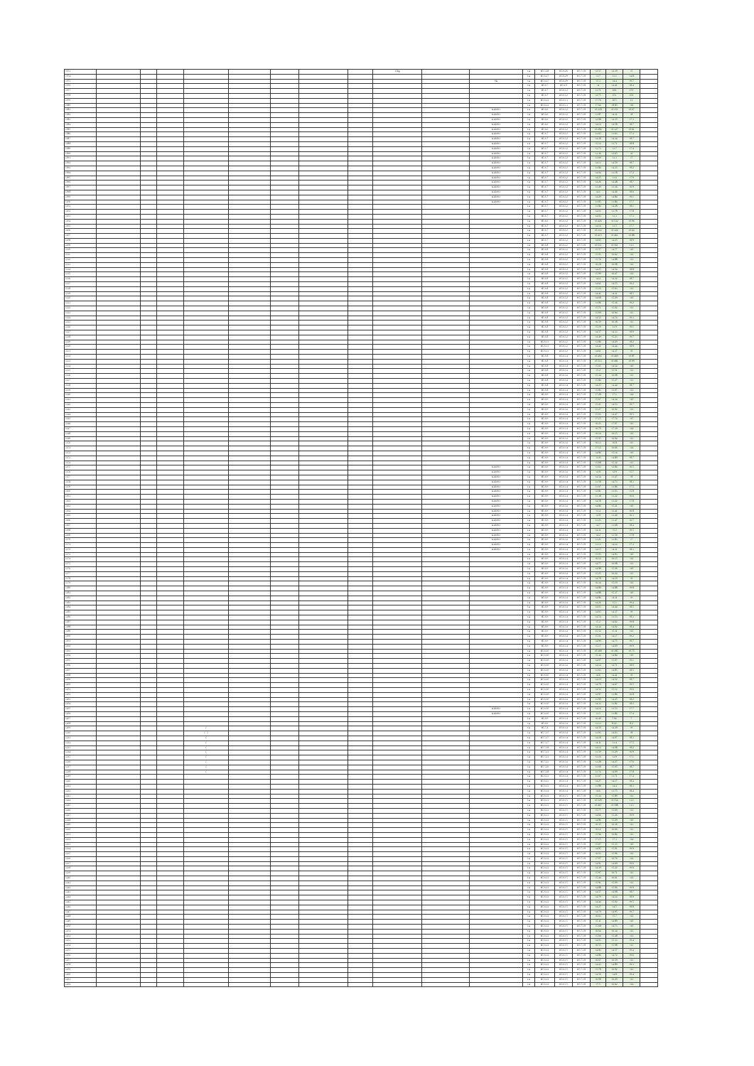| 1073 | | | | | | | | | 11kg | | | Ge | R5.5.28 | R5.6.26 | R5.7.18 | <2.57 | <2.39 | <5 | |
| 1074 | | | | | | | | | | | | Ge | R5.6.27 | R5.6.29 | R5.7.18 | <1.7 | <3.1 | <4.8 | |
| 1075 | | | | | | | | | | | SK | Ge | R5.6.27 | R5.6.29 | R5.7.18 | <5.3 | <4.4 | <9.7 | |
| 1076 | | | | | | | | | | | | Ge | R5.6.7 | R5.6.9 | R5.7.18 | <4 | <4.41 | <8.4 | |
| 1077 | | | | | | | | | | | | Ge | R5.6.7 | R5.6.12 | R5.7.18 | <3.71 | 166 | 170 | |
| 1078 | | | | | | | | | | | | Ge | R5.6.7 | R5.6.12 | R5.7.18 | <2.75 | 153 | 150 | |
| 1079 | | | | | | | | | | | | Ge | R5.6.12 | R5.6.13 | R5.7.18 | <7.76 | 10.5 | 11 | |
| 1080 | | | | | | | | | | | | Ge | R5.6.12 | R5.6.13 | R5.7.18 | <7.64 | <8.85 | <16 | |
| 1081 | | | | | | | | | | | KANSO | Ge | R5.6.6 | R5.6.12 | R5.7.18 | <0.318 | <0.351 | <0.67 | |
| 1082 | | | | | | | | | | | KANSO | Ge | R5.6.6 | R5.6.12 | R5.7.18 | <3.87 | <4.11 | <8 | |
| 1083 | | | | | | | | | | | KANSO | Ge | R5.6.6 | R5.6.12 | R5.7.18 | <2.98 | <4.35 | <7.3 | |
| 1084 | | | | | | | | | | | KANSO | Ge | R5.6.6 | R5.6.12 | R5.7.18 | <4.12 | <4.58 | <8.7 | |
| 1085 | | | | | | | | | | | KANSO | Ge | R5.6.6 | R5.6.12 | R5.7.18 | <0.282 | <0.327 | <0.61 | |
| 1086 | | | | | | | | | | | KANSO | Ge | R5.6.7 | R5.6.12 | R5.7.18 | <3.65 | <3.63 | <7.3 | |
| 1087 | | | | | | | | | | | KANSO | Ge | R5.6.7 | R5.6.12 | R5.7.18 | <4.38 | <4.34 | <8.7 | |
| 1088 | | | | | | | | | | | KANSO | Ge | R5.6.7 | R5.6.12 | R5.7.18 | <5.12 | <3.71 | <8.8 | |
| 1089 | | | | | | | | | | | KANSO | Ge | R5.6.7 | R5.6.12 | R5.7.18 | <3.73 | <3.7 | <7.4 | |
| 1090 | | | | | | | | | | | KANSO | Ge | R5.6.7 | R5.6.12 | R5.7.18 | <3.36 | <2.65 | <6 | |
| 1091 | | | | | | | | | | | KANSO | Ge | R5.6.7 | R5.6.12 | R5.7.18 | <3.69 | <3.3 | <7 | |
| 1092 | | | | | | | | | | | KANSO | Ge | R5.6.7 | R5.6.12 | R5.7.18 | <4.13 | <4.59 | <8.7 | |
| 1093 | | | | | | | | | | | KANSO | Ge | R5.6.7 | R5.6.12 | R5.7.18 | <3.86 | <4.35 | <8.2 | |
| 1094 | | | | | | | | | | | KANSO | Ge | R5.6.7 | R5.6.12 | R5.7.18 | <4.04 | <3.18 | <7.2 | |
| 1095 | | | | | | | | | | | KANSO | Ge | R5.6.7 | R5.6.12 | R5.7.18 | <4.25 | <3.6 | <7.9 | |
| 1096 | | | | | | | | | | | KANSO | Ge | R5.6.7 | R5.6.12 | R5.7.18 | <4.26 | <4.48 | <8.7 | |
| 1097 | | | | | | | | | | | KANSO | Ge | R5.6.7 | R5.6.12 | R5.7.18 | <3.49 | <3.36 | <6.9 | |
| 1098 | | | | | | | | | | | KANSO | Ge | R5.6.7 | R5.6.12 | R5.7.18 | <4.1 | <4.46 | <8.6 | |
| 1099 | | | | | | | | | | | KANSO | Ge | R5.6.7 | R5.6.12 | R5.7.18 | <4.29 | <4.84 | <9.1 | |
| 1100 | | | | | | | | | | | KANSO | Ge | R5.6.7 | R5.6.12 | R5.7.18 | <3.85 | <3.84 | <7.7 | |
| 1101 | | | | | | | | | | | | Ge | R5.6.7 | R5.6.12 | R5.7.18 | <3.84 | <4.28 | <8.1 | |
| 1102 | | | | | | | | | | | | Ge | R5.6.7 | R5.6.12 | R5.7.18 | <4.03 | <3.78 | <7.8 | |
| 1103 | | | | | | | | | | | | Ge | R5.6.7 | R5.6.12 | R5.7.18 | <4.03 | <3.3 | <7.3 | |
| 1104 | | | | | | | | | | | | Ge | R5.6.6 | R5.6.12 | R5.7.18 | <0.426 | <0.532 | <0.96 | |
| 1105 | | | | | | | | | | | | Ge | R5.6.7 | R5.6.12 | R5.7.18 | <4.16 | <3.5 | <7.7 | |
| 1106 | | | | | | | | | | | | Ge | R5.6.7 | R5.6.12 | R5.7.18 | <0.312 | <0.324 | <0.64 | |
| 1107 | | | | | | | | | | | | Ge | R5.6.7 | R5.6.12 | R5.7.18 | <0.415 | <0.461 | <0.88 | |
| 1108 | | | | | | | | | | | | Ge | R5.6.7 | R5.6.12 | R5.7.18 | <4.65 | <4.25 | <8.9 | |
| 1109 | | | | | | | | | | | | Ge | R5.6.8 | R5.6.12 | R5.7.18 | <0.511 | <0.561 | <1.1 | |
| 1110 | | | | | | | | | | | | Ge | R5.6.8 | R5.6.12 | R5.7.18 | <5.57 | <4.77 | <10 | |
| 1111 | | | | | | | | | | | | Ge | R5.6.8 | R5.6.12 | R5.7.18 | <5.03 | <6.62 | <12 | |
| 1112 | | | | | | | | | | | | Ge | R5.6.8 | R5.6.12 | R5.7.18 | <5.74 | <4.88 | <11 | |
| 1113 | | | | | | | | | | | | Ge | R5.6.8 | R5.6.12 | R5.7.18 | <6.18 | <6.08 | <12 | |
| 1114 | | | | | | | | | | | | Ge | R5.6.8 | R5.6.12 | R5.7.18 | <4.25 | <4.54 | <8.8 | |
| 1115 | | | | | | | | | | | | Ge | R5.6.8 | R5.6.12 | R5.7.18 | <5.99 | <6.47 | <12 | |
| 1116 | | | | | | | | | | | | Ge | R5.6.8 | R5.6.12 | R5.7.18 | <4.4 | <4.32 | <8.7 | |
| 1117 | | | | | | | | | | | | Ge | R5.6.8 | R5.6.12 | R5.7.18 | <4.61 | <4.55 | <9.2 | |
| 1118 | | | | | | | | | | | | Ge | R5.6.8 | R5.6.12 | R5.7.18 | <5.16 | <5.63 | <11 | |
| 1119 | | | | | | | | | | | | Ge | R5.6.8 | R5.6.12 | R5.7.18 | <4.41 | <4.11 | <8.5 | |
| 1120 | | | | | | | | | | | | Ge | R5.6.8 | R5.6.12 | R5.7.18 | <4.68 | <5.29 | <10 | |
| 1121 | | | | | | | | | | | | Ge | R5.6.8 | R5.6.12 | R5.7.18 | <3.86 | <5.36 | <9.2 | |
| 1122 | | | | | | | | | | | | Ge | R5.6.8 | R5.6.12 | R5.7.18 | <5.71 | <5.02 | <11 | |
| 1123 | | | | | | | | | | | | Ge | R5.6.8 | R5.6.12 | R5.7.18 | <5.69 | <6.94 | <13 | |
| 1124 | | | | | | | | | | | | Ge | R5.6.8 | R5.6.12 | R5.7.18 | <4.52 | <4.74 | <9.3 | |
| 1125 | | | | | | | | | | | | Ge | R5.6.8 | R5.6.12 | R5.7.18 | <6.59 | <6.38 | <13 | |
| 1126 | | | | | | | | | | | | Ge | R5.6.8 | R5.6.12 | R5.7.18 | <5.19 | <3.9 | <9.1 | |
| 1127 | | | | | | | | | | | | Ge | R5.6.8 | R5.6.12 | R5.7.18 | <4.57 | <4.33 | <8.9 | |
| 1128 | | | | | | | | | | | | Ge | R5.6.8 | R5.6.12 | R5.7.18 | <4.49 | <5.23 | <9.7 | |
| 1129 | | | | | | | | | | | | Ge | R5.6.11 | R5.6.12 | R5.7.18 | <3.86 | <4.29 | <8.2 | |
| 1130 | | | | | | | | | | | | Ge | R5.6.11 | R5.6.12 | R5.7.18 | <4.42 | <4.44 | <8.9 | |
| 1131 | | | | | | | | | | | | Ge | R5.6.11 | R5.6.12 | R5.7.18 | <4.61 | <4.37 | <9 | |
| 1132 | | | | | | | | | | | | Ge | R5.6.8 | R5.6.14 | R5.7.18 | <0.402 | <0.469 | <0.87 | |
| 1133 | | | | | | | | | | | | Ge | R5.6.8 | R5.6.14 | R5.7.18 | <0.513 | <0.481 | <0.99 | |
| 1134 | | | | | | | | | | | | Ge | R5.6.8 | R5.6.14 | R5.7.18 | <5.65 | <4.54 | <10 | |
| 1135 | | | | | | | | | | | | Ge | R5.6.8 | R5.6.14 | R5.7.18 | <5.2 | <5.51 | <11 | |
| 1136 | | | | | | | | | | | | Ge | R5.6.8 | R5.6.14 | R5.7.18 | <5.34 | <6.08 | <11 | |
| 1137 | | | | | | | | | | | | Ge | R5.6.8 | R5.6.14 | R5.7.18 | <5.84 | <5.27 | <11 | |
| 1138 | | | | | | | | | | | | Ge | R5.6.8 | R5.6.14 | R5.7.18 | <4.25 | <4.44 | <8.7 | |
| 1139 | | | | | | | | | | | | Ge | R5.6.8 | R5.6.14 | R5.7.18 | <5.83 | <5.07 | <11 | |
| 1140 | | | | | | | | | | | | Ge | R5.6.9 | R5.6.14 | R5.7.18 | <7.28 | <7.1 | <14 | |
| 1141 | | | | | | | | | | | | Ge | R5.6.9 | R5.6.14 | R5.7.18 | <5.67 | <4.34 | <10 | |
| 1142 | | | | | | | | | | | | Ge | R5.6.9 | R5.6.14 | R5.7.18 | <5.21 | <4.53 | <9.7 | |
| 1143 | | | | | | | | | | | | Ge | R5.6.9 | R5.6.14 | R5.7.18 | <5.27 | <6.02 | <11 | |
| 1144 | | | | | | | | | | | | Ge | R5.6.9 | R5.6.14 | R5.7.18 | <5.03 | <4.47 | <9.5 | |
| 1145 | | | | | | | | | | | | Ge | R5.6.9 | R5.6.14 | R5.7.18 | <7.15 | <7.74 | <15 | |
| 1146 | | | | | | | | | | | | Ge | R5.6.9 | R5.6.14 | R5.7.18 | <6.23 | <7.07 | <13 | |
| 1147 | | | | | | | | | | | | Ge | R5.6.9 | R5.6.14 | R5.7.18 | <6.79 | <7.39 | <14 | |
| 1148 | | | | | | | | | | | | Ge | R5.6.9 | R5.6.14 | R5.7.18 | <6.14 | <6.15 | <12 | |
| 1149 | | | | | | | | | | | | Ge | R5.6.9 | R5.6.14 | R5.7.18 | <5.95 | <6.94 | <13 | |
| 1150 | | | | | | | | | | | | Ge | R5.6.9 | R5.6.14 | R5.7.18 | <6.13 | <6.8 | <13 | |
| 1151 | | | | | | | | | | | | Ge | R5.6.9 | R5.6.14 | R5.7.18 | <7.12 | <6.66 | <14 | |
| 1152 | | | | | | | | | | | | Ge | R5.6.9 | R5.6.14 | R5.7.18 | <4.86 | <5.16 | <10 | |
| 1153 | | | | | | | | | | | | Ge | R5.6.9 | R5.6.14 | R5.7.18 | <3.8 | <4.89 | <8.7 | |
| 1154 | | | | | | | | | | | | Ge | R5.6.9 | R5.6.14 | R5.7.18 | <5.68 | <5.32 | <11 | |
| 1155 | | | | | | | | | | | KANSO | Ge | R5.6.9 | R5.6.14 | R5.7.18 | <3.63 | <2.84 | <6.5 | |
| 1156 | | | | | | | | | | | KANSO | Ge | R5.6.9 | R5.6.14 | R5.7.18 | <2.8 | <2.9 | <5.7 | |
| 1157 | | | | | | | | | | | KANSO | Ge | R5.6.9 | R5.6.14 | R5.7.18 | <4.54 | <3.47 | <8 | |
| 1158 | | | | | | | | | | | KANSO | Ge | R5.6.9 | R5.6.14 | R5.7.18 | <3.58 | <4.73 | <8.3 | |
| 1159 | | | | | | | | | | | KANSO | Ge | R5.6.9 | R5.6.14 | R5.7.18 | <3.67 | <3.86 | <7.5 | |
| 1160 | | | | | | | | | | | KANSO | Ge | R5.6.9 | R5.6.14 | R5.7.18 | <2.81 | <3.03 | <5.8 | |
| 1161 | | | | | | | | | | | KANSO | Ge | R5.6.9 | R5.6.14 | R5.7.18 | <3.38 | <3.22 | <6.6 | |
| 1162 | | | | | | | | | | | KANSO | Ge | R5.6.9 | R5.6.14 | R5.7.18 | <4.58 | <3.22 | <7.8 | |
| 1163 | | | | | | | | | | | KANSO | Ge | R5.6.9 | R5.6.14 | R5.7.18 | <4.86 | <5.21 | <10 | |
| 1164 | | | | | | | | | | | KANSO | Ge | R5.6.9 | R5.6.14 | R5.7.18 | <3.4 | <3.41 | <6.8 | |
| 1165 | | | | | | | | | | | KANSO | Ge | R5.6.9 | R5.6.14 | R5.7.18 | <2.8 | <3.46 | <6.3 | |
| 1166 | | | | | | | | | | | KANSO | Ge | R5.6.9 | R5.6.14 | R5.7.18 | <3.23 | <3.47 | <6.7 | |
| 1167 | | | | | | | | | | | KANSO | Ge | R5.6.9 | R5.6.14 | R5.7.18 | <4.7 | <3.68 | <8.4 | |
| 1168 | | | | | | | | | | | KANSO | Ge | R5.6.9 | R5.6.14 | R5.7.18 | <4.31 | <5.2 | <9.5 | |
| 1169 | | | | | | | | | | | KANSO | Ge | R5.6.9 | R5.6.14 | R5.7.18 | <4.2 | <3.56 | <7.8 | |
| 1170 | | | | | | | | | | | KANSO | Ge | R5.6.9 | R5.6.14 | R5.7.18 | <3.21 | <3.83 | <7 | |
| 1171 | | | | | | | | | | | KANSO | Ge | R5.6.9 | R5.6.14 | R5.7.18 | <3.13 | <4.14 | <7.3 | |
| 1172 | | | | | | | | | | | KANSO | Ge | R5.6.9 | R5.6.14 | R5.7.18 | <4.15 | <4.11 | <8.3 | |
| 1173 | | | | | | | | | | | | Ge | R5.6.9 | R5.6.14 | R5.7.18 | <5.05 | <4.93 | <10 | |
| 1174 | | | | | | | | | | | | Ge | R5.6.9 | R5.6.14 | R5.7.18 | <6.12 | <6.15 | <12 | |
| 1175 | | | | | | | | | | | | Ge | R5.6.9 | R5.6.14 | R5.7.18 | <4.77 | <6.08 | <11 | |
| 1176 | | | | | | | | | | | | Ge | R5.6.9 | R5.6.14 | R5.7.18 | <4.98 | <5.26 | <10 | |
| 1177 | | | | | | | | | | | | Ge | R5.6.9 | R5.6.14 | R5.7.18 | <5.25 | <6.24 | <11 | |
| 1178 | | | | | | | | | | | | Ge | R5.6.9 | R5.6.14 | R5.7.18 | <4.78 | <4.19 | <9 | |
| 1179 | | | | | | | | | | | | Ge | R5.6.9 | R5.6.14 | R5.7.18 | <6.34 | <5.19 | <12 | |
| 1180 | | | | | | | | | | | | Ge | R5.6.9 | R5.6.14 | R5.7.18 | <4.89 | <4.88 | <9.8 | |
| 1181 | | | | | | | | | | | | Ge | R5.6.9 | R5.6.14 | R5.7.18 | <4.88 | <5.37 | <10 | |
| 1182 | | | | | | | | | | | | Ge | R5.6.9 | R5.6.14 | R5.7.18 | <4.86 | <4.11 | <9 | |
| 1183 | | | | | | | | | | | | Ge | R5.6.9 | R5.6.14 | R5.7.18 | <4.26 | <5.1 | <9.4 | |
| 1184 | | | | | | | | | | | | Ge | R5.6.9 | R5.6.14 | R5.7.18 | <4.03 | <4.44 | <8.5 | |
| 1185 | | | | | | | | | | | | Ge | R5.6.9 | R5.6.14 | R5.7.18 | <4.65 | <4.37 | <9 | |
| 1186 | | | | | | | | | | | | Ge | R5.6.9 | R5.6.14 | R5.7.18 | <4.74 | <3.53 | <8.3 | |
| 1187 | | | | | | | | | | | | Ge | R5.6.9 | R5.6.14 | R5.7.18 | <5.2 | <4.62 | <9.8 | |
| 1188 | | | | | | | | | | | | Ge | R5.6.9 | R5.6.14 | R5.7.18 | <4.34 | <4.02 | <8.4 | |
| 1189 | | | | | | | | | | | | Ge | R5.6.9 | R5.6.14 | R5.7.18 | <5.52 | <5.11 | <11 | |
| 1190 | | | | | | | | | | | | Ge | R5.6.9 | R5.6.14 | R5.7.18 | <5.01 | <4.17 | <9.2 | |
| 1191 | | | | | | | | | | | | Ge | R5.6.9 | R5.6.14 | R5.7.18 | <4.99 | <4.75 | <9.7 | |
| 1192 | | | | | | | | | | | | Ge | R5.6.9 | R5.6.14 | R5.7.18 | <5.17 | <4.69 | <9.9 | |
| 1193 | | | | | | | | | | | | Ge | R5.6.10 | R5.6.14 | R5.7.18 | <0.369 | <0.385 | <0.75 | |
| 1194 | | | | | | | | | | | | Ge | R5.6.10 | R5.6.14 | R5.7.18 | <5.34 | <4.84 | <10 | |
| 1195 | | | | | | | | | | | | Ge | R5.6.10 | R5.6.14 | R5.7.18 | <4.07 | <5.07 | <9.1 | |
| 1196 | | | | | | | | | | | | Ge | R5.6.10 | R5.6.14 | R5.7.18 | <4.14 | <4.71 | <8.9 | |
| 1197 | | | | | | | | | | | | Ge | R5.6.10 | R5.6.14 | R5.7.18 | <3.63 | <4.85 | <8.5 | |
| 1198 | | | | | | | | | | | | Ge | R5.6.10 | R5.6.14 | R5.7.18 | <4.6 | <4.41 | <9 | |
| 1199 | | | | | | | | | | | | Ge | R5.6.10 | R5.6.14 | R5.7.18 | <4.19 | <4.52 | <8.7 | |
| 1200 | | | | | | | | | | | | Ge | R5.6.10 | R5.6.14 | R5.7.18 | <4.79 | <4.67 | <9.5 | |
| 1201 | | | | | | | | | | | | Ge | R5.6.10 | R5.6.14 | R5.7.18 | <4.52 | <5.12 | <9.6 | |
| 1202 | | | | | | | | | | | | Ge | R5.6.10 | R5.6.14 | R5.7.18 | <2.97 | <3.86 | <6.8 | |
| 1203 | | | | | | | | | | | | Ge | R5.6.10 | R5.6.14 | R5.7.18 | <3.99 | <4.25 | <8.2 | |
| 1204 | | | | | | | | | | | | Ge | R5.6.10 | R5.6.14 | R5.7.18 | <4.33 | <3.82 | <8.2 | |
| 1205 | | | | | | | | | | | KANSO | Ge | R5.6.10 | R5.6.14 | R5.7.18 | <4.16 | <3.53 | <7.7 | |
| 1206 | | | | | | | | | | | KANSO | Ge | R5.6.10 | R5.6.14 | R5.7.18 | <3.5 | <3.86 | <7.4 | |
| 1207 | | | | | | | | | | | | Ge | R5.6.9 | R5.6.14 | R5.7.18 | <6.49 | 7.04 | 7 | |
| 1208 | | | | | | | | | | | | Ge | R5.6.9 | R5.6.14 | R5.7.18 | <3.13 | 8.22 | 8.2 | |
| 1209 | | | | ( | | | | | | | | Ge | R5.5.4 | R5.6.14 | R5.7.18 | <4.50 | <4.39 | <9 | |
| 1210 | | | | ( ) | | | | | | | | Ge | R5.5.15 | R5.6.14 | R5.7.18 | <3.93 | <4.03 | <8 | |
| 1211 | | | | ( | | | | | | | | Ge | R5.5.17 | R5.6.14 | R5.7.18 | <4.18 | <4.07 | <8.3 | |
| 1212 | | | | ( | | | | | | | | Ge | R5.5.17 | R5.6.14 | R5.7.18 | <4.11 | <3.4 | <7.5 | |
| 1213 | | | | ( | | | | | | | | Ge | R5.5.18 | R5.6.14 | R5.7.18 | <4.12 | <4.08 | <8.2 | |
| 1214 | | | | ( | | | | | | | | Ge | R5.5.21 | R5.6.14 | R5.7.18 | <3.59 | <3.29 | <6.9 | |
| 1215 | | | | ( | | | | | | | | Ge | R5.5.21 | R5.6.14 | R5.7.18 | <3.16 | <3.9 | <7.1 | |
| 1216 | | | | ( | | | | | | | | Ge | R5.5.23 | R5.6.14 | R5.7.18 | <3.28 | <4.27 | <7.6 | |
| 1217 | | | | ( | | | | | | | | Ge | R5.5.26 | R5.6.14 | R5.7.18 | <3.68 | <5.05 | <8.7 | |
| 1218 | | | | ( | | | | | | | | Ge | R5.5.28 | R5.6.14 | R5.7.18 | <3.74 | <4.09 | <7.8 | |
| 1219 | | | | | | | | | | | | Ge | R5.6.11 | R5.6.14 | R5.7.18 | <3.67 | <3.71 | <7.4 | |
| 1220 | | | | | | | | | | | | Ge | R5.6.13 | R5.6.14 | R5.7.18 | <4.27 | <4.17 | <8.4 | |
| 1221 | | | | | | | | | | | | Ge | R5.6.13 | R5.6.14 | R5.7.18 | <3.88 | <4.4 | <8.3 | |
| 1222 | | | | | | | | | | | | Ge | R5.6.14 | R5.6.14 | R5.7.18 | <4.6 | <3.75 | <8.4 | |
| 1223 | | | | | | | | | | | | Ge | R5.6.12 | R5.6.15 | R5.7.18 | <5.34 | <5.89 | <11 | |
| 1224 | | | | | | | | | | | | Ge | R5.6.11 | R5.6.15 | R5.7.18 | <0.529 | <0.554 | <1.1 | |
| 1225 | | | | | | | | | | | | Ge | R5.6.11 | R5.6.15 | R5.7.18 | <0.467 | <0.588 | <1.1 | |
| 1226 | | | | | | | | | | | | Ge | R5.6.11 | R5.6.15 | R5.7.18 | <5.77 | <5.69 | <11 | |
| 1227 | | | | | | | | | | | | Ge | R5.6.11 | R5.6.15 | R5.7.18 | <4.66 | <5.26 | <9.9 | |
| 1228 | | | | | | | | | | | | Ge | R5.6.11 | R5.6.15 | R5.7.18 | <4.86 | <5.29 | <10 | |
| 1229 | | | | | | | | | | | | Ge | R5.6.12 | R5.6.15 | R5.7.18 | <6.35 | <6.36 | <13 | |
| 1230 | | | | | | | | | | | | Ge | R5.6.12 | R5.6.15 | R5.7.18 | <6.12 | <6.66 | <13 | |
| 1231 | | | | | | | | | | | | Ge | R5.6.12 | R5.6.15 | R5.7.18 | <5.94 | <6.84 | <13 | |
| 1232 | | | | | | | | | | | | Ge | R5.6.12 | R5.6.15 | R5.7.18 | <7.15 | <7.3 | <14 | |
| 1233 | | | | | | | | | | | | Ge | R5.6.12 | R5.6.15 | R5.7.18 | <5.07 | <5.35 | <10 | |
| 1234 | | | | | | | | | | | | Ge | R5.6.12 | R5.6.15 | R5.7.18 | <4.85 | <5.01 | <9.9 | |
| 1235 | | | | | | | | | | | | Ge | R5.6.12 | R5.6.15 | R5.7.18 | <6.03 | <5.96 | <12 | |
| 1236 | | | | | | | | | | | | Ge | R5.6.12 | R5.6.15 | R5.7.18 | <7.07 | <6.76 | <14 | |
| 1237 | | | | | | | | | | | | Ge | R5.6.12 | R5.6.15 | R5.7.18 | <4.91 | <4.69 | <9.6 | |
| 1238 | | | | | | | | | | | | Ge | R5.6.12 | R5.6.15 | R5.7.18 | <4.39 | <5.22 | <9.6 | |
| 1239 | | | | | | | | | | | | Ge | R5.6.12 | R5.6.15 | R5.7.18 | <5.97 | <6.71 | <13 | |
| 1240 | | | | | | | | | | | | Ge | R5.6.12 | R5.6.15 | R5.7.18 | <5.44 | <6.61 | <12 | |
| 1241 | | | | | | | | | | | | Ge | R5.6.12 | R5.6.15 | R5.7.18 | <5.91 | <5.09 | <11 | |
| 1242 | | | | | | | | | | | | Ge | R5.6.12 | R5.6.15 | R5.7.18 | <4.88 | <5.06 | <9.9 | |
| 1243 | | | | | | | | | | | | Ge | R5.6.12 | R5.6.15 | R5.7.18 | <4.57 | <4.08 | <8.7 | |
| 1244 | | | | | | | | | | | | Ge | R5.6.12 | R5.6.15 | R5.7.18 | <4.79 | <4.14 | <8.9 | |
| 1245 | | | | | | | | | | | | Ge | R5.6.12 | R5.6.15 | R5.7.18 | <4.44 | <5.02 | <9.5 | |
| 1246 | | | | | | | | | | | | Ge | R5.6.12 | R5.6.15 | R5.7.18 | <4.27 | <4.5 | <8.8 | |
| 1247 | | | | | | | | | | | | Ge | R5.6.12 | R5.6.15 | R5.7.18 | <4.79 | <4.95 | <9.7 | |
| 1248 | | | | | | | | | | | | Ge | R5.6.12 | R5.6.15 | R5.7.18 | <6.63 | <5.7 | <12 | |
| 1249 | | | | | | | | | | | | Ge | R5.6.12 | R5.6.15 | R5.7.18 | <5.11 | <4.89 | <10 | |
| 1250 | | | | | | | | | | | | Ge | R5.6.12 | R5.6.15 | R5.7.18 | <5.68 | <4.73 | <10 | |
| 1251 | | | | | | | | | | | | Ge | R5.6.12 | R5.6.15 | R5.7.18 | <6.64 | <6.34 | <13 | |
| 1252 | | | | | | | | | | | | Ge | R5.6.12 | R5.6.15 | R5.7.18 | <5.66 | <5.48 | <11 | |
| 1253 | | | | | | | | | | | | Ge | R5.6.12 | R5.6.15 | R5.7.18 | <4.03 | <5.33 | <9.4 | |
| 1254 | | | | | | | | | | | | Ge | R5.6.12 | R5.6.15 | R5.7.18 | <6.55 | <5.98 | <13 | |
| 1255 | | | | | | | | | | | | Ge | R5.6.12 | R5.6.15 | R5.7.18 | <4.83 | <4.57 | <9.4 | |
| 1256 | | | | | | | | | | | | Ge | R5.6.12 | R5.6.15 | R5.7.18 | <4.86 | <4.72 | <9.6 | |
| 1257 | | | | | | | | | | | | Ge | R5.6.12 | R5.6.15 | R5.7.18 | <6.67 | <6.59 | <13 | |
| 1258 | | | | | | | | | | | | Ge | R5.6.12 | R5.6.15 | R5.7.18 | <4.43 | <4.89 | <9.3 | |
| 1259 | | | | | | | | | | | | Ge | R5.6.12 | R5.6.15 | R5.7.18 | <5.78 | <6.92 | <13 | |
| 1260 | | | | | | | | | | | | Ge | R5.6.12 | R5.6.15 | R5.7.18 | <4.56 | <4.8 | <9.4 | |
| 1261 | | | | | | | | | | | | Ge | R5.6.12 | R5.6.15 | R5.7.18 | <6.98 | <6.29 | <13 | |
| 1262 | | | | | | | | | | | | Ge | R5.6.12 | R5.6.15 | R5.7.18 | <7.5 | <6.62 | <14 | |